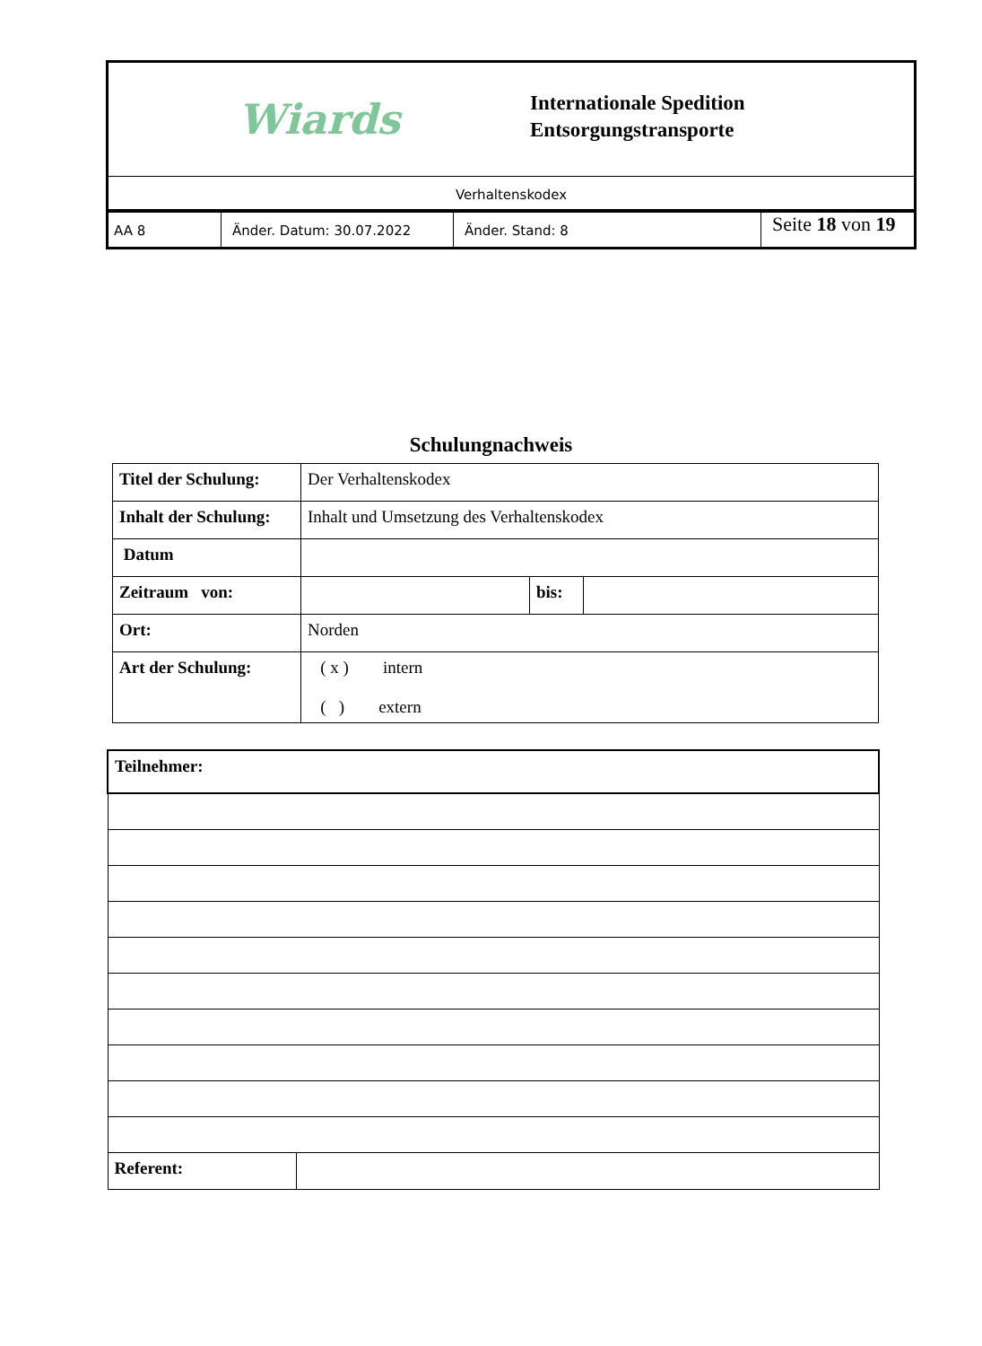Wiards
Internationale Spedition
Entsorgungstransporte
Verhaltenskodex
AA 8 Änder. Datum: 30.07.2022 Änder. Stand: 8
Seite 18 von 19
Schulungnachweis
| Titel der Schulung: | Der Verhaltenskodex | | |
| Inhalt der Schulung: | Inhalt und Umsetzung des Verhaltenskodex | | |
| Datum | | | |
| Zeitraum von: | | bis: | |
| Ort: | Norden | | |
| Art der Schulung: | ( x ) intern ( ) extern | | |
| Teilnehmer: | |
| Referent: | |